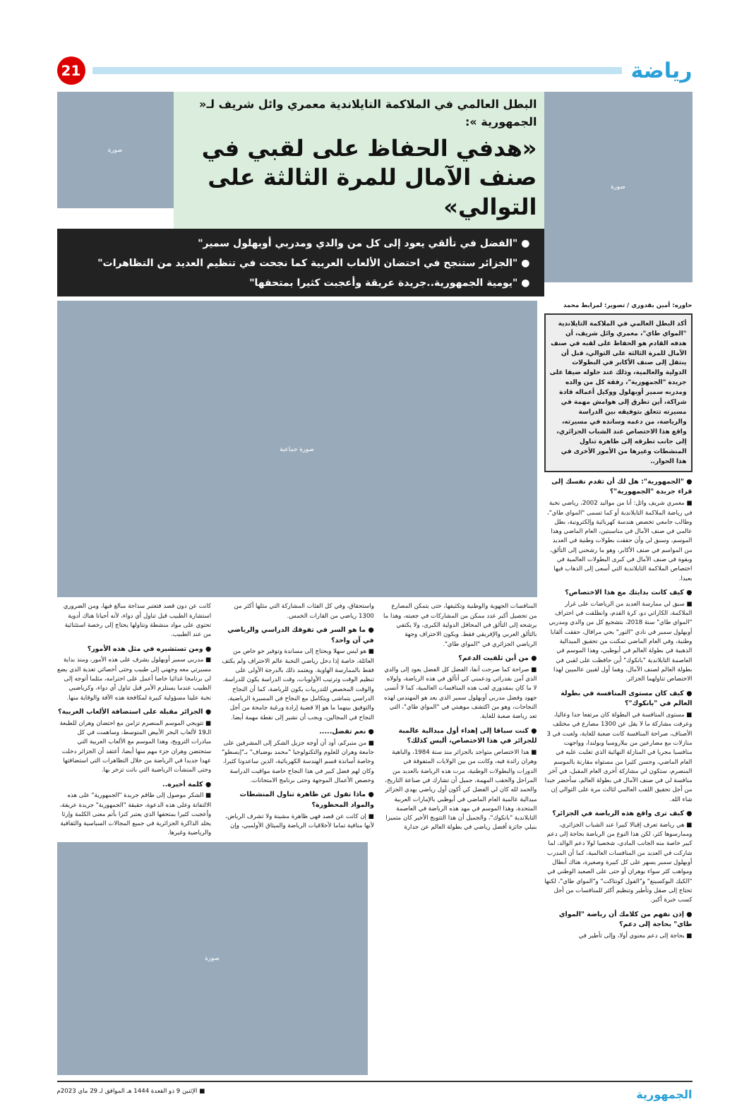رياضة
21
صورة
البطل العالمي في الملاكمة التايلاندية معمري وائل شريف لـ« الجمهورية »:
«هدفي الحفاظ على لقبي في صنف الآمال للمرة الثالثة على التوالي»
صورة
● "الفضل في تألقي يعود إلى كل من والدي ومدربي أوبهلول سمير"
● "الجزائر ستنجح في احتضان الألعاب العربية كما نجحت في تنظيم العديد من التظاهرات"
● "يومية الجمهورية..جريدة عريقة وأعجبت كثيرا بمتحفها"
حاوره: أمين بقدوري / تصوير: لمرابط محمد
أكد البطل العالمي في الملاكمة التايلاندية "المواي طاي"، معمري وائل شريف، أن هدفه القادم هو الحفاظ على لقبه في صنف الآمال للمرة الثالثة على التوالي، قبل أن ينتقل إلى صنف الأكابر في البطولات الدولية والعالمية، وذلك عند حلوله ضيفا على جريدة "الجمهورية"، رفقة كل من والده ومدربه سمير أوبهلول ووكيل أعماله قادة شراكة، أين تطرق إلى هوامش مهمة في مسيرته تتعلق بتوفيقه بين الدراسة والرياضة، من دعمه وسانده في مسيرته، واقع هذا الاختصاص عند الشباب الجزائري، إلى جانب تطرقه إلى ظاهرة تناول المنشطات وغيرها من الأمور الأخرى في هذا الحوار..
● "الجمهورية": هل لك أن تقدم نفسك إلى قراء جريدة "الجمهورية"؟
■ معمري شريف وائل: أنا من مواليد 2002، رياضي نخبة في رياضة الملاكمة التايلاندية أو كما تسمى "المواي طاي"، وطالب جامعي تخصص هندسة كهربائية وإلكترونية، بطل عالمي في صنف الآمال في مناسبتين، العام الماضي وهذا الموسم، وسبق لي وأن حققت بطولات وطنية في العديد من المواسم في صنف الأكابر، وهو ما رشحني إلى التألق، وبقوة في صنف الآمال في كبرى البطولات العالمية في اختصاص الملاكمة التايلاندية التي أسعى إلى الذهاب فيها بعيدا.
● كيف كانت بدايتك مع هذا الاختصاص؟
■ سبق لي ممارسة العديد من الرياضات على غرار الملاكمة، الكاراتي دو، كرة القدم، وانطلقت في احتراف "المواي طاي" سنة 2018، بتشجيع كل من والدي ومدربي أوبهلول سمير في نادي "النور" بحي مرافال، حققت ألقابا وطنية، وفي العام الماضي تمكنت من تحقيق الميدالية الذهبية في بطولة العالم في أبوظبي، وهذا الموسم في العاصمة التايلاندية "بانكوك" أين حافظت على لقبي في بطولة العالم لصنف الآمال، وهما أول لقبين عالميين لهذا الاختصاص تناولهما الجزائر.
● كيف كان مستوى المنافسة في بطولة العالم في "بانكوك"؟
■ مستوى المنافسة في البطولة كان مرتفعا جدا وعاليا، وعرفت مشاركة ما لا يقل عن 1300 مصارع في مختلف الأصناف، صراحة المنافسة كانت صعبة للغاية، ولعبت في 3 منازلات مع مصارعين من بيلاروسيا وبولندا، وواجهت منافسيا مجريا في المنازلة النهائية الذي تغلبت عليه في العام الماضي، وحسن كثيرا من مستواه مقارنة بالموسم المنصرم، ستكون لي مشاركة أخرى العام المقبل، في آخر منافسة لي في صنف الآمال في بطولة العالم، سأحضر جيدا من أجل تحقيق اللقب العالمي لثالث مرة على التوالي إن شاء الله.
● كيف ترى واقع هذه الرياضة في الجزائر؟
■ هي رياضة تعرف إقبالا كبيرا عند الشباب الجزائري، وممارسوها كثر، لكن هذا النوع من الرياضة بحاجة إلى دعم كبير خاصة منه الجانب المادي، شخصيا لولا دعم الوالد، لما شاركت في العديد من المنافسات العالمية، كما أن المدرب أوبهلول سمير يسهر على كل كبيرة وصغيرة، هناك أبطال ومواهب كثر سواء بوهران أو حتى على الصعيد الوطني في "الكيك البوكسينغ" و"الفول كونتاكت" و"المواي طاي"، لكنها تحتاج إلى صقل وتأطير وتنظيم أكثر للمنافسات من أجل كسب خبرة أكبر.
● إذن نفهم من كلامك أن رياضة "المواي طاي" بحاجة إلى دعم؟
■ بحاجة إلى دعم معنوي أولا، وإلى تأطير في
صورة جماعية
المنافسات الجهوية والوطنية وتكثيفها، حتى يتمكن المصارع من تحصيل أكبر عدد ممكن من المشاركات في جعبته، وهذا ما يرشحه إلى التألق في المحافل الدولية الكبرى، ولا يكتفي بالتألق العربي والإفريقي فقط. ويكون الاحتراف وجهة الرياضي الجزائري في "المواي طاي".
● من أين تلقيت الدعم؟
■ صراحة كما صرحت آنفا، الفضل كل الفضل يعود إلى والدي الذي آمن بقدراتي ودعمني كي أتألق في هذه الرياضة، ولولاه لا ما كان بمقدوري لعب هذه المنافسات العالمية، كما لا أنسى جهود وفضل مدربي أوبهلول سمير الذي يعد هو المهندس لهذه النجاحات، وهو من اكتشف موهبتي في "المواي طاي"، التي تعد رياضة صعبة للغاية.
● كنت سباقا إلى إهداء أول ميدالية عالمية للجزائر في هذا الاختصاص، أليس كذلك؟
■ هذا الاختصاص متواجد بالجزائر منذ سنة 1984، والباهية وهران رائدة فيه، وكانت من بين الولايات المتفوقة في الدورات والبطولات الوطنية، مرت هذه الرياضة بالعديد من المراحل والحقب المهمة، جميل أن تشارك في صناعة التاريخ، والحمد لله كان لي الفضل كي أكون أول رياضي يهدي الجزائر ميدالية عالمية العام الماضي في أبوظبي بالإمارات العربية المتحدة، وهذا الموسم في مهد هذه الرياضة في العاصمة التايلاندية "بانكوك"، والجميل أن هذا التتويج الأخير كان متميزا بنيلي جائزة أفضل رياضي في بطولة العالم عن جدارة واستحقاق، وفي كل الفئات المشاركة التي مثلها أكثر من 1300 رياضي من القارات الخمس.
● ما هو السر في تفوقك الدراسي والرياضي في آن واحد؟
■ هو ليس سهلا ويحتاج إلى مساندة وتوفير جو خاص من العائلة، خاصة إذا دخل رياضي النخبة عالم الاحتراف ولم يكتف فقط بالممارسة الهاوية. ويعتمد ذلك بالدرجة الأولى على تنظيم الوقت وترتيب الأولويات، وقت الدراسة يكون للدراسة، والوقت المخصص للتدريبات يكون للرياضة، كما أن النجاح الدراسي يتماشى ويتكامل مع النجاح في المسيرة الرياضية، والتوفيق بينهما ما هو إلا قضية إرادة ورغبة جامحة من أجل النجاح في المجالين، ويجب أن نشير إلى نقطة مهمة أيضا.
● نعم تفضل.....
■ من منبركم، أود أن أوجه جزيل الشكر إلى المشرفين على جامعة وهران للعلوم والتكنولوجيا "محمد بوضياف" بـ"إيسطو" وخاصة أساتذة قسم الهندسة الكهربائية، الذين ساعدونا كثيرا، وكان لهم فضل كبير في هذا النجاح خاصة مواقيت الدراسة وحصص الأعمال الموجهة وحتى برنامج الامتحانات.
● ماذا تقول عن ظاهرة تناول المنشطات والمواد المحظورة؟
■ إن كانت عن قصد فهي ظاهرة مشينة ولا تشرف الرياض، لأنها منافية تماما لأخلاقيات الرياضة والميثاق الأولمبي، وإن كانت عن دون قصد فتعتبر سذاجة مبالغ فيها، ومن الضروري استشارة الطبيب قبل تناول أي دواء، لأنه أحيانا هناك أدوية تحتوي على مواد منشطة وتناولها يحتاج إلى رخصة استثنائية من عند الطبيب.
● ومن تستشيره في مثل هذه الأمور؟
■ مدربي سمير أوبهلول يشرف على هذه الأمور، ومنذ بداية مسيرتي معه وجهني إلى طبيب وحتى أخصائي تغذية الذي يضع لي برنامجا غذائيا خاصا أعمل على احترامه، مثلما أتوجه إلى الطبيب عندما يستلزم الأمر قبل تناول أي دواء، وكرياضيي نخبة علينا مسؤولية كبيرة لمكافحة هذه الآفة والوقاية منها.
● الجزائر مقبلة على استضافة الألعاب العربية؟
■ تتويجي الموسم المنصرم تزامن مع احتضان وهران للطبعة الـ19 لألعاب البحر الأبيض المتوسط، وساهمت في كل مبادرات الترويج، وهذا الموسم مع الألعاب العربية التي ستحتضن وهران جزء مهم منها أيضا، أعتقد أن الجزائر دخلت عهدا جديدا في الرياضة من خلال التظاهرات التي استضافتها وحتى المنشآت الرياضية التي باتت تزخر بها.
● كلمة أخيرة..
■ الشكر موصول إلى طاقم جريدة "الجمهورية" على هذه الالتفاتة وعلى هذه الدعوة، حقيقة "الجمهورية" جريدة عريقة، وأعجبت كثيرا بمتحفها الذي يعتبر كنزا بأتم معنى الكلمة وإرثا يخلد الذاكرة الجزائرية في جميع المجالات السياسية والثقافية والرياضية وغيرها.
صورة
الجمهورية ■ الإثنين 9 ذو القعدة 1444 هـ الموافق لـ 29 ماي 2023م